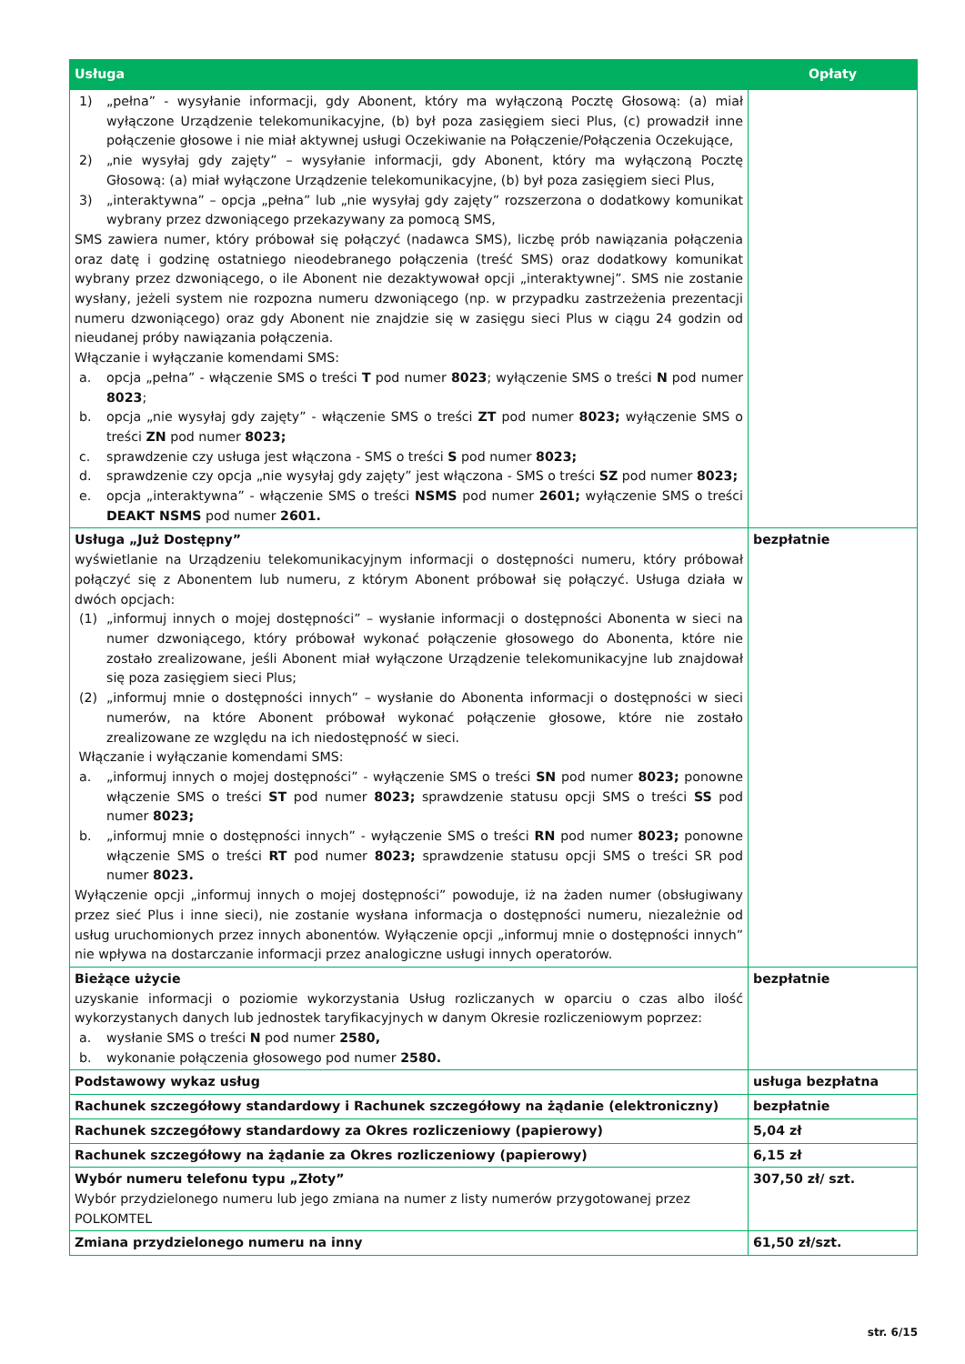| Usługa | Opłaty |
| --- | --- |
| 1) „pełna” - wysyłanie informacji, gdy Abonent, który ma wyłączoną Pocztę Głosową: (a) miał wyłączone Urządzenie telekomunikacyjne, (b) był poza zasięgiem sieci Plus, (c) prowadził inne połączenie głosowe i nie miał aktywnej usługi Oczekiwanie na Połączenie/Połączenia Oczekujące, 2) „nie wysyłaj gdy zajęty” – wysyłanie informacji, gdy Abonent, który ma wyłączoną Pocztę Głosową: (a) miał wyłączone Urządzenie telekomunikacyjne, (b) był poza zasięgiem sieci Plus, 3) „interaktywna” – opcja „pełna” lub „nie wysyłaj gdy zajęty” rozszerzona o dodatkowy komunikat wybrany przez dzwoniącego przekazywany za pomocą SMS, SMS zawiera numer, który próbował się połączyć (nadawca SMS), liczbę prób nawiązania połączenia oraz datę i godzinę ostatniego nieodebranego połączenia (treść SMS) oraz dodatkowy komunikat wybrany przez dzwoniącego, o ile Abonent nie dezaktywował opcji „interaktywnej”. SMS nie zostanie wysłany, jeżeli system nie rozpozna numeru dzwoniącego (np. w przypadku zastrzeżenia prezentacji numeru dzwoniącego) oraz gdy Abonent nie znajdzie się w zasięgu sieci Plus w ciągu 24 godzin od nieudanej próby nawiązania połączenia. Włączanie i wyłączanie komendami SMS: a. opcja „pełna” - włączenie SMS o treści T pod numer 8023 ; wyłączenie SMS o treści N pod numer 8023 ; b. opcja „nie wysyłaj gdy zajęty” - włączenie SMS o treści ZT pod numer 8023; wyłączenie SMS o treści ZN pod numer 8023; c. sprawdzenie czy usługa jest włączona - SMS o treści S pod numer 8023; d. sprawdzenie czy opcja „nie wysyłaj gdy zajęty” jest włączona - SMS o treści SZ pod numer 8023; e. opcja „interaktywna” - włączenie SMS o treści NSMS pod numer 2601; wyłączenie SMS o treści DEAKT NSMS pod numer 2601. | |
| Usługa „Już Dostępny” wyświetlanie na Urządzeniu telekomunikacyjnym informacji o dostępności numeru, który próbował połączyć się z Abonentem lub numeru, z którym Abonent próbował się połączyć. Usługa działa w dwóch opcjach: (1) „informuj innych o mojej dostępności” – wysłanie informacji o dostępności Abonenta w sieci na numer dzwoniącego, który próbował wykonać połączenie głosowego do Abonenta, które nie zostało zrealizowane, jeśli Abonent miał wyłączone Urządzenie telekomunikacyjne lub znajdował się poza zasięgiem sieci Plus; (2) „informuj mnie o dostępności innych” – wysłanie do Abonenta informacji o dostępności w sieci numerów, na które Abonent próbował wykonać połączenie głosowe, które nie zostało zrealizowane ze względu na ich niedostępność w sieci. Włączanie i wyłączanie komendami SMS: a. „informuj innych o mojej dostępności” - wyłączenie SMS o treści SN pod numer 8023; ponowne włączenie SMS o treści ST pod numer 8023; sprawdzenie statusu opcji SMS o treści SS pod numer 8023; b. „informuj mnie o dostępności innych” - wyłączenie SMS o treści RN pod numer 8023; ponowne włączenie SMS o treści RT pod numer 8023; sprawdzenie statusu opcji SMS o treści SR pod numer 8023. Wyłączenie opcji „informuj innych o mojej dostępności” powoduje, iż na żaden numer (obsługiwany przez sieć Plus i inne sieci), nie zostanie wysłana informacja o dostępności numeru, niezależnie od usług uruchomionych przez innych abonentów. Wyłączenie opcji „informuj mnie o dostępności innych” nie wpływa na dostarczanie informacji przez analogiczne usługi innych operatorów. | bezpłatnie |
| Bieżące użycie uzyskanie informacji o poziomie wykorzystania Usług rozliczanych w oparciu o czas albo ilość wykorzystanych danych lub jednostek taryfikacyjnych w danym Okresie rozliczeniowym poprzez: a. wysłanie SMS o treści N pod numer 2580, b. wykonanie połączenia głosowego pod numer 2580. | bezpłatnie |
| Podstawowy wykaz usług | usługa bezpłatna |
| Rachunek szczegółowy standardowy i Rachunek szczegółowy na żądanie (elektroniczny) | bezpłatnie |
| Rachunek szczegółowy standardowy za Okres rozliczeniowy (papierowy) | 5,04 zł |
| Rachunek szczegółowy na żądanie za Okres rozliczeniowy (papierowy) | 6,15 zł |
| Wybór numeru telefonu typu „Złoty” Wybór przydzielonego numeru lub jego zmiana na numer z listy numerów przygotowanej przez POLKOMTEL | 307,50 zł/ szt. |
| Zmiana przydzielonego numeru na inny | 61,50 zł/szt. |
str. 6/15